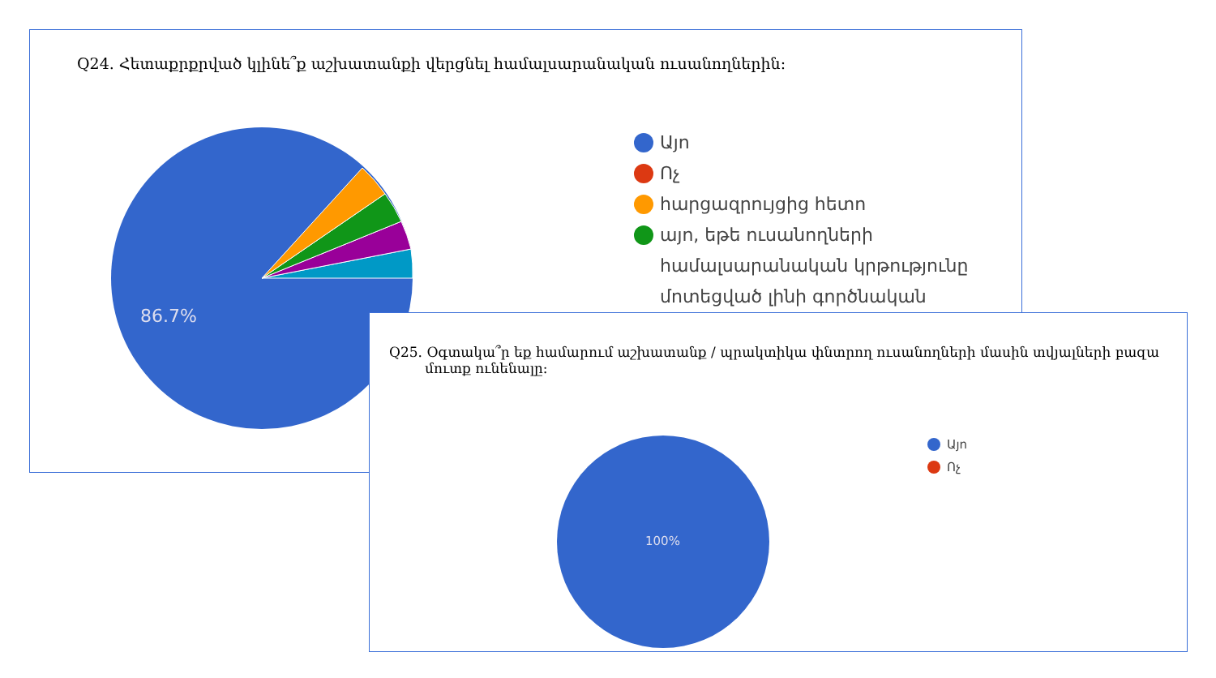Q24. Հետաքրքրված կլինե՞ք աշխատանքի վերցնել համալսարանական ուսանողներին:
86.7%
Այո
Ոչ
հարցազրույցից հետո
այո, եթե ուսանողների համալսարանական կրթությունը մոտեցված լինի գործնական
Q25. Օգտակա՞ր եք համարում աշխատանք / պրակտիկա փնտրող ուսանողների մասին տվյալների բազա մուտք ունենալը:
100%
Այո
Ոչ